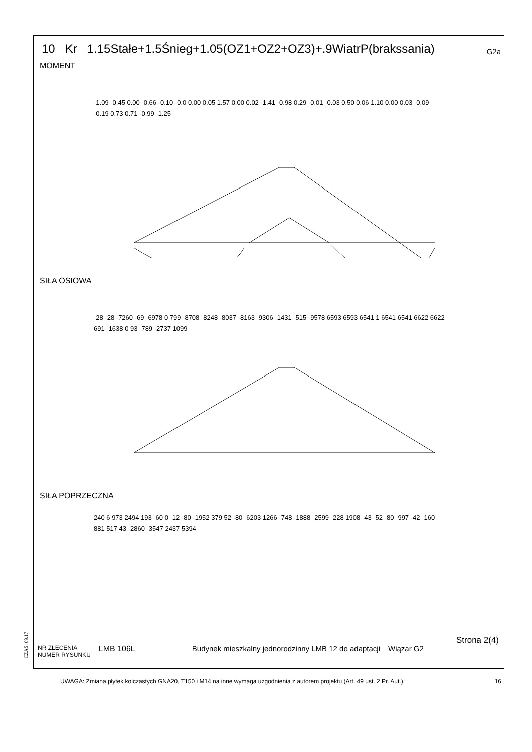10 Kr 1.15Stałe+1.5Śnieg+1.05(OZ1+OZ2+OZ3)+.9WiatrP(brakssania) G2a
MOMENT
-1.09 -0.45 0.00 -0.66 -0.10 -0.0 0.00 0.05 1.57 0.00 0.02 -1.41 -0.98 0.29 -0.01 -0.03 0.50 0.06 1.10 0.00 0.03 -0.09 -0.19 0.73 0.71 -0.99 -1.25
SIŁA OSIOWA
-28 -28 -7260 -69 -6978 0 799 -8708 -8248 -8037 -8163 -9306 -1431 -515 -9578 6593 6593 6541 1 6541 6541 6622 6622 691 -1638 0 93 -789 -2737 1099
SIŁA POPRZECZNA
240 6 973 2494 193 -60 0 -12 -80 -1952 379 52 -80 -6203 1266 -748 -1888 -2599 -228 1908 -43 -52 -80 -997 -42 -160 881 517 43 -2860 -3547 2437 5394
Strona 2(4)
NR ZLECENIA
NUMER RYSUNKU
LMB 106L Budynek mieszkalny jednorodzinny LMB 12 do adaptacji
Wiązar G2
CZAS: 09.17
UWAGA: Zmiana płytek kolczastych GNA20, T150 i M14 na inne wymaga uzgodnienia z autorem projektu (Art. 49 ust. 2 Pr. Aut.). 16